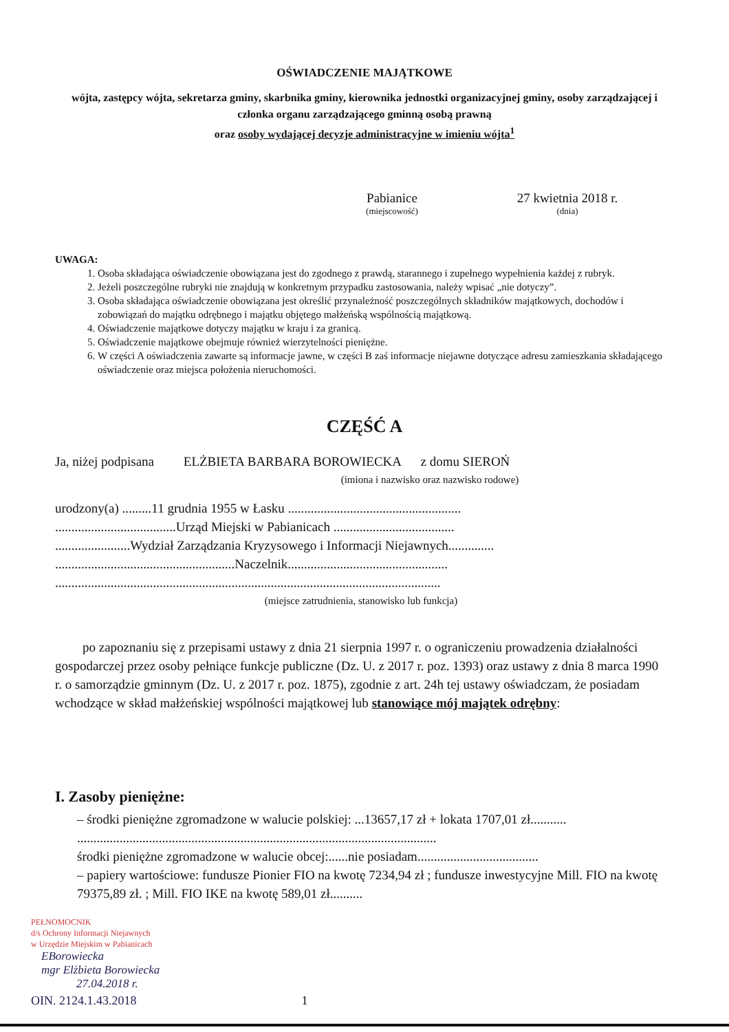OŚWIADCZENIE MAJĄTKOWE
wójta, zastępcy wójta, sekretarza gminy, skarbnika gminy, kierownika jednostki organizacyjnej gminy, osoby zarządzającej i członka organu zarządzającego gminną osobą prawną
oraz osoby wydającej decyzje administracyjne w imieniu wójta<sup>1</sup>
Pabianice
(miejscowość)
27 kwietnia 2018 r.
(dnia)
UWAGA:
1. Osoba składająca oświadczenie obowiązana jest do zgodnego z prawdą, starannego i zupełnego wypełnienia każdej z rubryk.
2. Jeżeli poszczególne rubryki nie znajdują w konkretnym przypadku zastosowania, należy wpisać „nie dotyczy”.
3. Osoba składająca oświadczenie obowiązana jest określić przynależność poszczególnych składników majątkowych, dochodów i zobowiązań do majątku odrębnego i majątku objętego małżeńską wspólnością majątkową.
4. Oświadczenie majątkowe dotyczy majątku w kraju i za granicą.
5. Oświadczenie majątkowe obejmuje również wierzytelności pieniężne.
6. W części A oświadczenia zawarte są informacje jawne, w części B zaś informacje niejawne dotyczące adresu zamieszkania składającego oświadczenie oraz miejsca położenia nieruchomości.
CZĘŚĆ A
Ja, niżej podpisana ELŻBIETA BARBARA BOROWIECKA z domu SIEROŃ
(imiona i nazwisko oraz nazwisko rodowe)
urodzony(a) .........11 grudnia 1955 w Łasku .....................................................
.....................................Urząd Miejski w Pabianicach .....................................
.......................Wydział Zarządzania Kryzysowego i Informacji Niejawnych..............
.......................................................Naczelnik.................................................
......................................................................................................................
(miejsce zatrudnienia, stanowisko lub funkcja)
po zapoznaniu się z przepisami ustawy z dnia 21 sierpnia 1997 r. o ograniczeniu prowadzenia działalności gospodarczej przez osoby pełniące funkcje publiczne (Dz. U. z 2017 r. poz. 1393) oraz ustawy z dnia 8 marca 1990 r. o samorządzie gminnym (Dz. U. z 2017 r. poz. 1875), zgodnie z art. 24h tej ustawy oświadczam, że posiadam wchodzące w skład małżeńskiej wspólności majątkowej lub stanowiące mój majątek odrębny:
I. Zasoby pieniężne:
– środki pieniężne zgromadzone w walucie polskiej: ...13657,17 zł + lokata 1707,01 zł...........
..............................................................................................................
środki pieniężne zgromadzone w walucie obcej:......nie posiadam.....................................
– papiery wartościowe: fundusze Pionier FIO na kwotę 7234,94 zł ; fundusze inwestycyjne Mill. FIO na kwotę 79375,89 zł. ; Mill. FIO IKE na kwotę 589,01 zł..........
PEŁNOMOCNIK
d/s Ochrony Informacji Niejawnych
w Urzędzie Miejskim w Pabianicach
EBorowiecka
mgr Elżbieta Borowiecka
27.04.2018 r.
OIN. 2124.1.43.2018 1